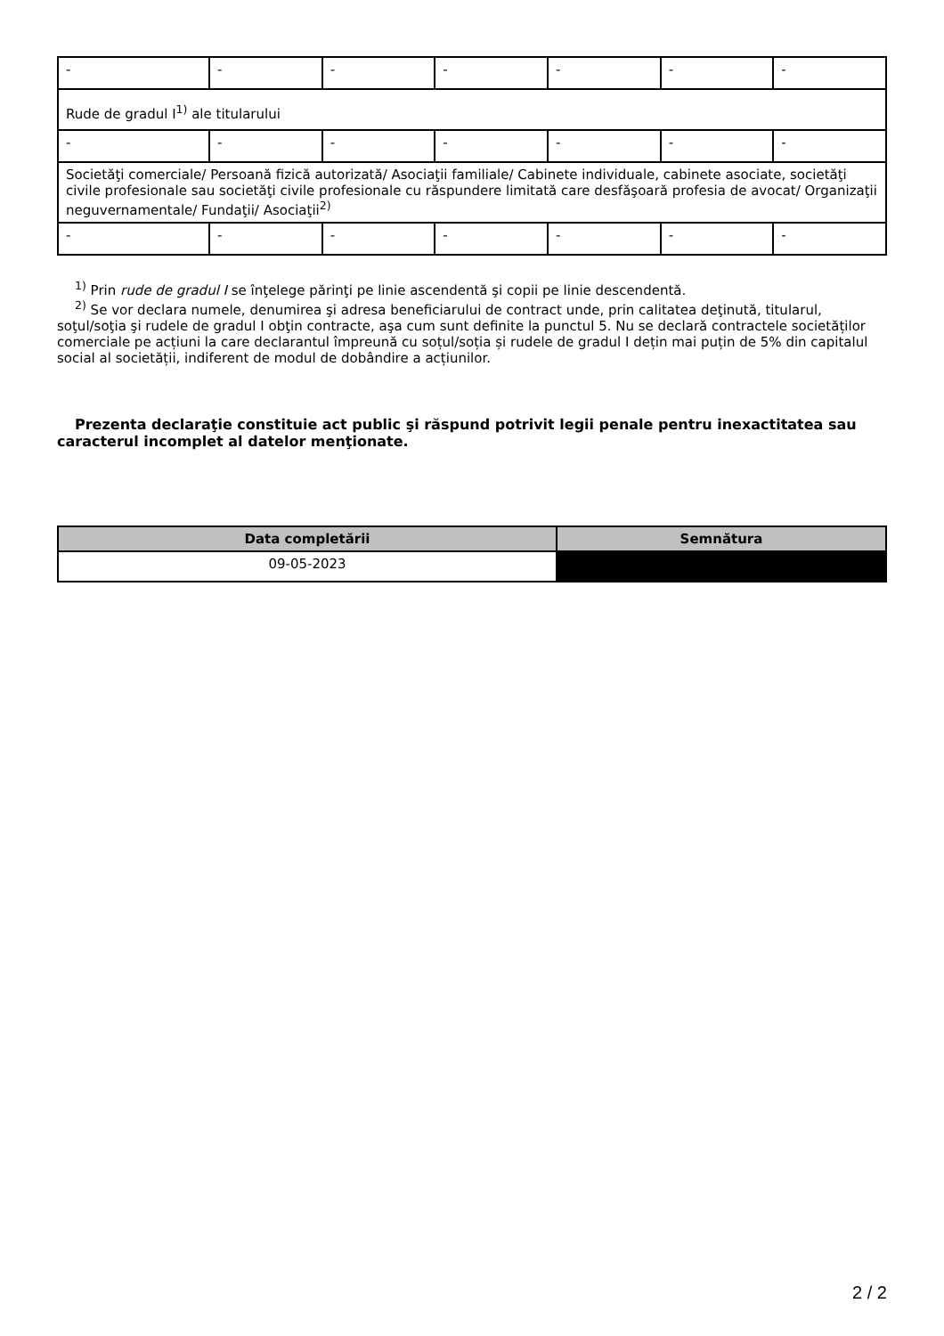| - | - | - | - | - | - | - |
| Rude de gradul I<sup>1)</sup> ale titularului | | | | | | |
| - | - | - | - | - | - | - |
| Societăţi comerciale/ Persoană fizică autorizată/ Asociaţii familiale/ Cabinete individuale, cabinete asociate, societăţi civile profesionale sau societăţi civile profesionale cu răspundere limitată care desfăşoară profesia de avocat/ Organizaţii neguvernamentale/ Fundaţii/ Asociaţii<sup>2)</sup> | | | | | | |
| - | - | - | - | - | - | - |
<sup>1)</sup> Prin rude de gradul I se înţelege părinţi pe linie ascendentă şi copii pe linie descendentă.
<sup>2)</sup> Se vor declara numele, denumirea şi adresa beneficiarului de contract unde, prin calitatea deţinută, titularul, soţul/soţia şi rudele de gradul I obţin contracte, aşa cum sunt definite la punctul 5. Nu se declară contractele societăților comerciale pe acțiuni la care declarantul împreună cu soțul/soția și rudele de gradul I dețin mai puțin de 5% din capitalul social al societății, indiferent de modul de dobândire a acțiunilor.
Prezenta declaraţie constituie act public şi răspund potrivit legii penale pentru inexactitatea sau caracterul incomplet al datelor menţionate.
| Data completării | Semnătura |
| --- | --- |
| 09-05-2023 | |
2 / 2